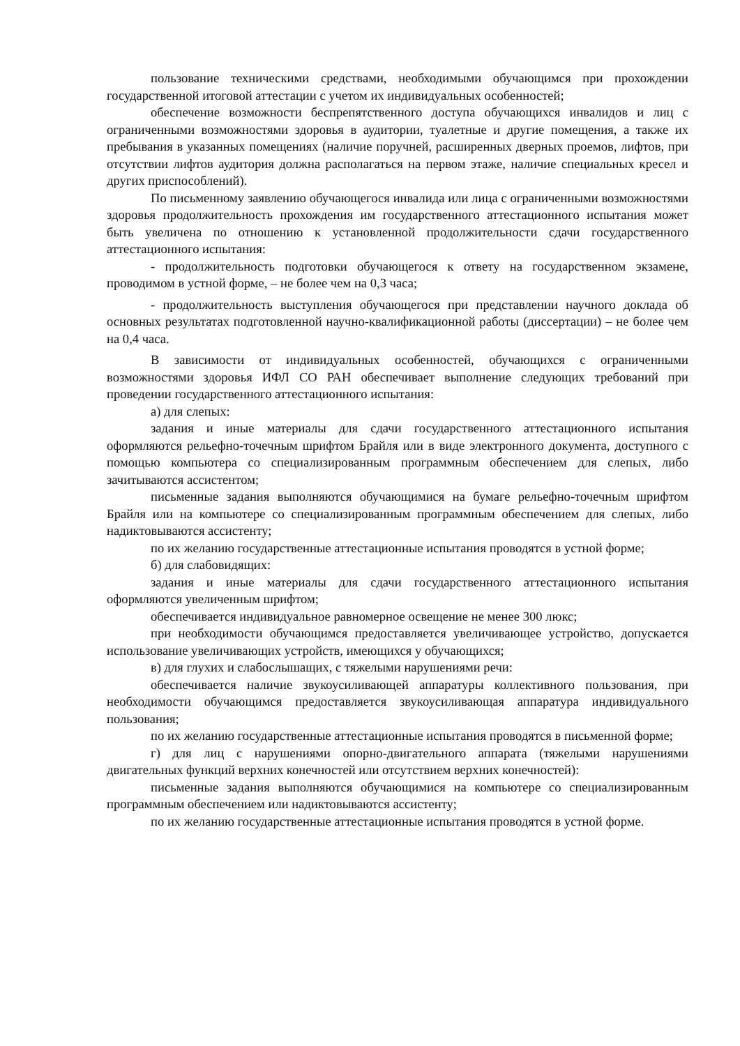пользование техническими средствами, необходимыми обучающимся при прохождении государственной итоговой аттестации с учетом их индивидуальных особенностей;
обеспечение возможности беспрепятственного доступа обучающихся инвалидов и лиц с ограниченными возможностями здоровья в аудитории, туалетные и другие помещения, а также их пребывания в указанных помещениях (наличие поручней, расширенных дверных проемов, лифтов, при отсутствии лифтов аудитория должна располагаться на первом этаже, наличие специальных кресел и других приспособлений).
По письменному заявлению обучающегося инвалида или лица с ограниченными возможностями здоровья продолжительность прохождения им государственного аттестационного испытания может быть увеличена по отношению к установленной продолжительности сдачи государственного аттестационного испытания:
- продолжительность подготовки обучающегося к ответу на государственном экзамене, проводимом в устной форме, – не более чем на 0,3 часа;
- продолжительность выступления обучающегося при представлении научного доклада об основных результатах подготовленной научно-квалификационной работы (диссертации) – не более чем на 0,4 часа.
В зависимости от индивидуальных особенностей, обучающихся с ограниченными возможностями здоровья ИФЛ СО РАН обеспечивает выполнение следующих требований при проведении государственного аттестационного испытания:
а) для слепых:
задания и иные материалы для сдачи государственного аттестационного испытания оформляются рельефно-точечным шрифтом Брайля или в виде электронного документа, доступного с помощью компьютера со специализированным программным обеспечением для слепых, либо зачитываются ассистентом;
письменные задания выполняются обучающимися на бумаге рельефно-точечным шрифтом Брайля или на компьютере со специализированным программным обеспечением для слепых, либо надиктовываются ассистенту;
по их желанию государственные аттестационные испытания проводятся в устной форме;
б) для слабовидящих:
задания и иные материалы для сдачи государственного аттестационного испытания оформляются увеличенным шрифтом;
обеспечивается индивидуальное равномерное освещение не менее 300 люкс;
при необходимости обучающимся предоставляется увеличивающее устройство, допускается использование увеличивающих устройств, имеющихся у обучающихся;
в) для глухих и слабослышащих, с тяжелыми нарушениями речи:
обеспечивается наличие звукоусиливающей аппаратуры коллективного пользования, при необходимости обучающимся предоставляется звукоусиливающая аппаратура индивидуального пользования;
по их желанию государственные аттестационные испытания проводятся в письменной форме;
г) для лиц с нарушениями опорно-двигательного аппарата (тяжелыми нарушениями двигательных функций верхних конечностей или отсутствием верхних конечностей):
письменные задания выполняются обучающимися на компьютере со специализированным программным обеспечением или надиктовываются ассистенту;
по их желанию государственные аттестационные испытания проводятся в устной форме.